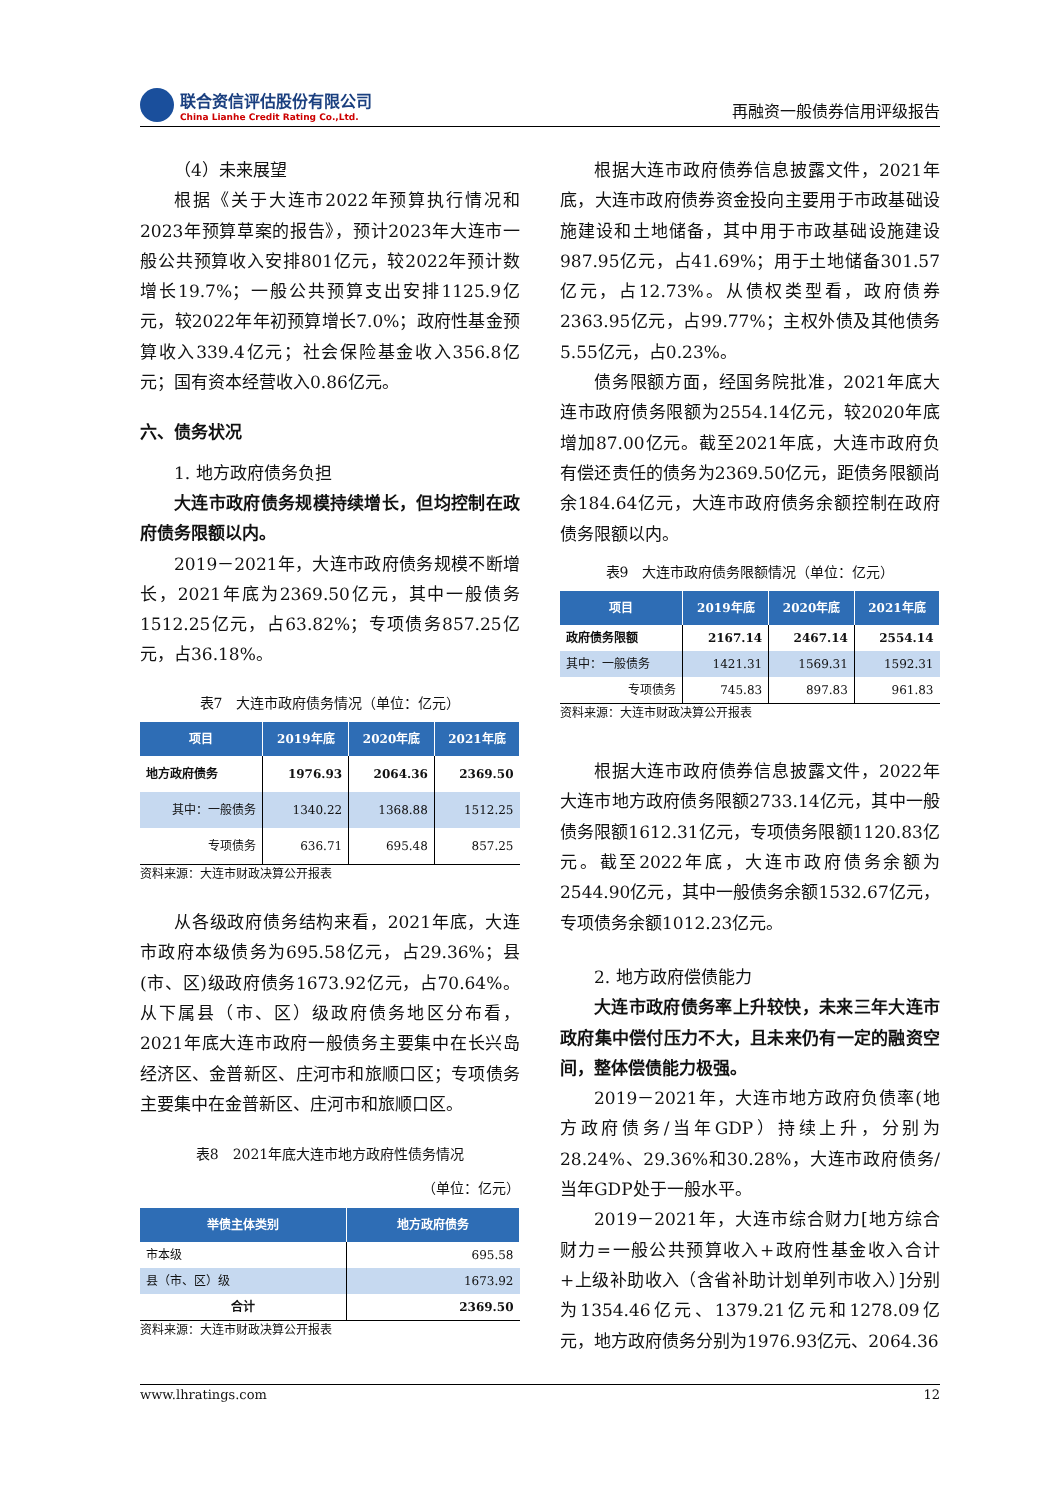联合资信评估股份有限公司
China Lianhe Credit Rating Co.,Ltd.
再融资一般债券信用评级报告
（4）未来展望
根据《关于大连市2022年预算执行情况和2023年预算草案的报告》，预计2023年大连市一般公共预算收入安排801亿元，较2022年预计数增长19.7%；一般公共预算支出安排1125.9亿元，较2022年年初预算增长7.0%；政府性基金预算收入339.4亿元；社会保险基金收入356.8亿元；国有资本经营收入0.86亿元。
六、债务状况
1. 地方政府债务负担
大连市政府债务规模持续增长，但均控制在政府债务限额以内。
2019－2021年，大连市政府债务规模不断增长，2021年底为2369.50亿元，其中一般债务1512.25亿元，占63.82%；专项债务857.25亿元，占36.18%。
表7　大连市政府债务情况（单位：亿元）
| 项目 | 2019年底 | 2020年底 | 2021年底 |
| --- | --- | --- | --- |
| 地方政府债务 | 1976.93 | 2064.36 | 2369.50 |
| 其中：一般债务 | 1340.22 | 1368.88 | 1512.25 |
| 专项债务 | 636.71 | 695.48 | 857.25 |
资料来源：大连市财政决算公开报表
从各级政府债务结构来看，2021年底，大连市政府本级债务为695.58亿元，占29.36%；县(市、区)级政府债务1673.92亿元，占70.64%。从下属县（市、区）级政府债务地区分布看，2021年底大连市政府一般债务主要集中在长兴岛经济区、金普新区、庄河市和旅顺口区；专项债务主要集中在金普新区、庄河市和旅顺口区。
表8　2021年底大连市地方政府性债务情况
（单位：亿元）
| 举债主体类别 | 地方政府债务 |
| --- | --- |
| 市本级 | 695.58 |
| 县（市、区）级 | 1673.92 |
| 合计 | 2369.50 |
资料来源：大连市财政决算公开报表
根据大连市政府债券信息披露文件，2021年底，大连市政府债券资金投向主要用于市政基础设施建设和土地储备，其中用于市政基础设施建设987.95亿元，占41.69%；用于土地储备301.57亿元，占12.73%。从债权类型看，政府债券2363.95亿元，占99.77%；主权外债及其他债务5.55亿元，占0.23%。
债务限额方面，经国务院批准，2021年底大连市政府债务限额为2554.14亿元，较2020年底增加87.00亿元。截至2021年底，大连市政府负有偿还责任的债务为2369.50亿元，距债务限额尚余184.64亿元，大连市政府债务余额控制在政府债务限额以内。
表9　大连市政府债务限额情况（单位：亿元）
| 项目 | 2019年底 | 2020年底 | 2021年底 |
| --- | --- | --- | --- |
| 政府债务限额 | 2167.14 | 2467.14 | 2554.14 |
| 其中：一般债务 | 1421.31 | 1569.31 | 1592.31 |
| 专项债务 | 745.83 | 897.83 | 961.83 |
资料来源：大连市财政决算公开报表
根据大连市政府债券信息披露文件，2022年大连市地方政府债务限额2733.14亿元，其中一般债务限额1612.31亿元，专项债务限额1120.83亿元。截至2022年底，大连市政府债务余额为2544.90亿元，其中一般债务余额1532.67亿元，专项债务余额1012.23亿元。
2. 地方政府偿债能力
大连市政府债务率上升较快，未来三年大连市政府集中偿付压力不大，且未来仍有一定的融资空间，整体偿债能力极强。
2019－2021年，大连市地方政府负债率(地方政府债务/当年GDP）持续上升，分别为28.24%、29.36%和30.28%，大连市政府债务/当年GDP处于一般水平。
2019－2021年，大连市综合财力[地方综合财力=一般公共预算收入+政府性基金收入合计+上级补助收入（含省补助计划单列市收入）]分别为1354.46亿元、1379.21亿元和1278.09亿元，地方政府债务分别为1976.93亿元、2064.36
www.lhratings.com 12